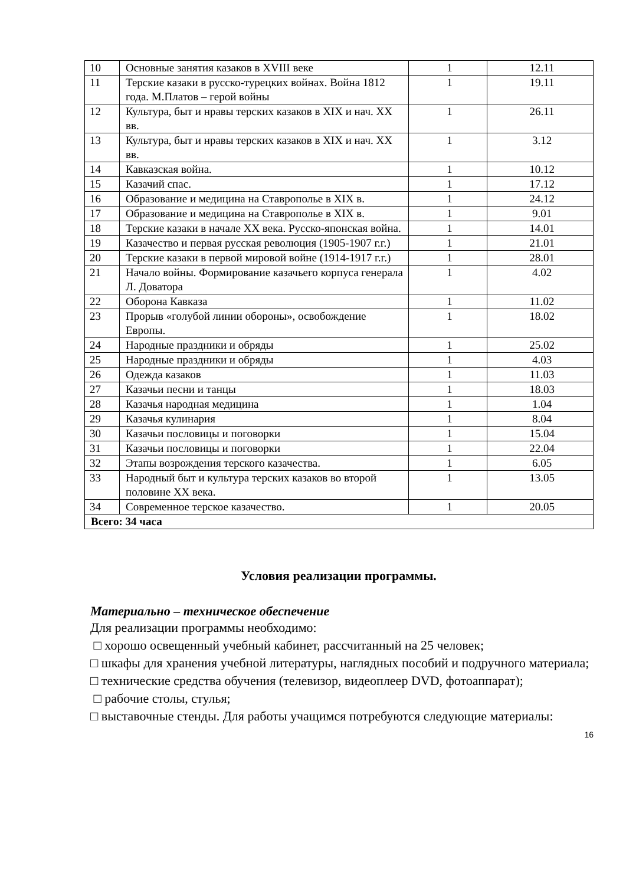| 10 | Основные занятия казаков в XVIII веке | 1 | 12.11 |
| 11 | Терские казаки в русско-турецких войнах. Война 1812 года. М.Платов – герой войны | 1 | 19.11 |
| 12 | Культура, быт и нравы терских казаков в XIX и нач. XX вв. | 1 | 26.11 |
| 13 | Культура, быт и нравы терских казаков в XIX и нач. XX вв. | 1 | 3.12 |
| 14 | Кавказская война. | 1 | 10.12 |
| 15 | Казачий спас. | 1 | 17.12 |
| 16 | Образование и медицина на Ставрополье в XIX в. | 1 | 24.12 |
| 17 | Образование и медицина на Ставрополье в XIX в. | 1 | 9.01 |
| 18 | Терские казаки в начале XX века. Русско-японская война. | 1 | 14.01 |
| 19 | Казачество и первая русская революция (1905-1907 г.г.) | 1 | 21.01 |
| 20 | Терские казаки в первой мировой войне (1914-1917 г.г.) | 1 | 28.01 |
| 21 | Начало войны. Формирование казачьего корпуса генерала Л. Доватора | 1 | 4.02 |
| 22 | Оборона Кавказа | 1 | 11.02 |
| 23 | Прорыв «голубой линии обороны», освобождение Европы. | 1 | 18.02 |
| 24 | Народные праздники и обряды | 1 | 25.02 |
| 25 | Народные праздники и обряды | 1 | 4.03 |
| 26 | Одежда казаков | 1 | 11.03 |
| 27 | Казачьи песни и танцы | 1 | 18.03 |
| 28 | Казачья народная медицина | 1 | 1.04 |
| 29 | Казачья кулинария | 1 | 8.04 |
| 30 | Казачьи пословицы и поговорки | 1 | 15.04 |
| 31 | Казачьи пословицы и поговорки | 1 | 22.04 |
| 32 | Этапы возрождения терского казачества. | 1 | 6.05 |
| 33 | Народный быт и культура терских казаков во второй половине XX века. | 1 | 13.05 |
| 34 | Современное терское казачество. | 1 | 20.05 |
| Всего: 34 часа | | | |
Условия реализации программы.
Материально – техническое обеспечение
Для реализации программы необходимо:
□ хорошо освещенный учебный кабинет, рассчитанный на 25 человек;
□ шкафы для хранения учебной литературы, наглядных пособий и подручного материала;
□ технические средства обучения (телевизор, видеоплеер DVD, фотоаппарат);
□ рабочие столы, стулья;
□ выставочные стенды. Для работы учащимся потребуются следующие материалы:
16